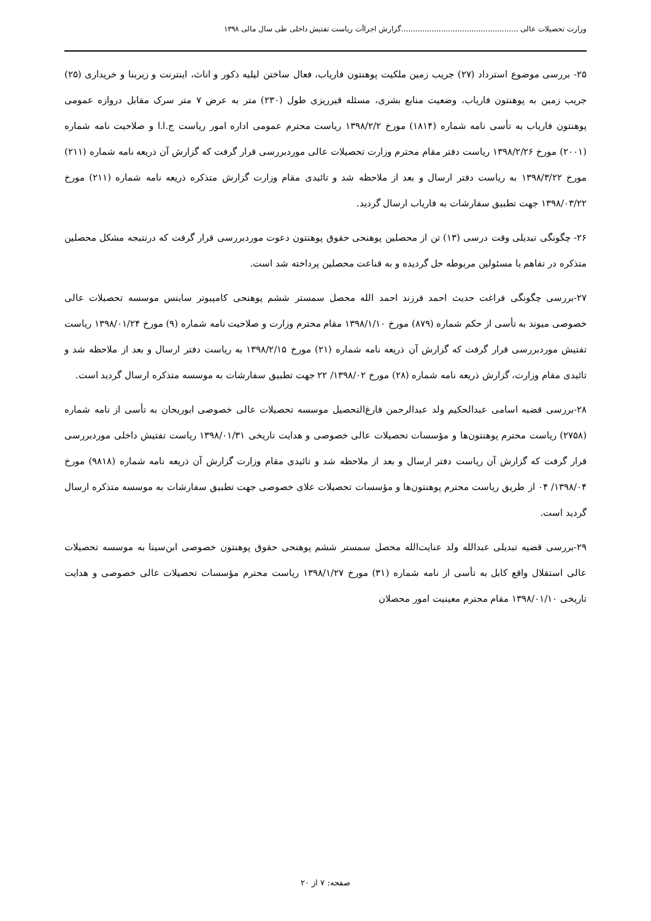وزارت تحصیلات عالی ..................................................گزارش اجراأت ریاست تفتیش داخلی طی سال مالی ۱۳۹۸
۲۵- بررسی موضوع استرداد (۲۷) جریب زمین ملکیت پوهنتون فاریاب، فعال ساختن لیلیه ذکور و اناث، اینترنت و زیربنا و خریداری (۲۵) جریب زمین به پوهنتون فاریاب، وضعیت منابع بشری، مسئله قیرریزی طول (۲۳۰) متر به عرض ۷ متر سرک مقابل دروازه عمومی پوهنتون فاریاب به تأسی نامه شماره (۱۸۱۴) مورخ ۱۳۹۸/۲/۲ ریاست محترم عمومی اداره امور ریاست ج.ا.ا و صلاحیت نامه شماره (۲۰۰۱) مورخ ۱۳۹۸/۲/۲۶ ریاست دفتر مقام محترم وزارت تحصیلات عالی موردبررسی قرار گرفت که گزارش آن ذریعه نامه شماره (۲۱۱) مورخ ۱۳۹۸/۳/۲۲ به ریاست دفتر ارسال و بعد از ملاحظه شد و تائیدی مقام وزارت گزارش متذکره ذریعه نامه شماره (۲۱۱) مورخ ۱۳۹۸/۰۳/۲۲ جهت تطبیق سفارشات به فاریاب ارسال گردید.
۲۶- چگونگی تبدیلی وقت درسی (۱۳) تن از محصلین پوهنحی حقوق پوهنتون دعوت موردبررسی قرار گرفت که درنتیجه مشکل محصلین متذکره در تفاهم با مسئولین مربوطه حل گردیده و به قناعت محصلین پرداخته شد است.
۲۷-بررسی چگونگی فراغت حدیث احمد فرزند احمد الله محصل سمستر ششم پوهنحی کامپیوتر ساینس موسسه تحصیلات عالی خصوصی میوند به تأسی از حکم شماره (۸۷۹) مورخ ۱۳۹۸/۱/۱۰ مقام محترم وزارت و صلاحیت نامه شماره (۹) مورخ ۱۳۹۸/۰۱/۲۴ ریاست تفتیش موردبررسی قرار گرفت که گزارش آن ذریعه نامه شماره (۲۱) مورخ ۱۳۹۸/۲/۱۵ به ریاست دفتر ارسال و بعد از ملاحظه شد و تائیدی مقام وزارت، گزارش ذریعه نامه شماره (۲۸) مورخ ۱۳۹۸/۰۲/ ۲۲ جهت تطبیق سفارشات به موسسه متذکره ارسال گردید است.
۲۸-بررسی قضیه اسامی عبدالحکیم ولد عبدالرحمن فارغ‌التحصیل موسسه تحصیلات عالی خصوصی ابوریحان به تأسی از نامه شماره (۲۷۵۸) ریاست محترم پوهنتون‌ها و مؤسسات تحصیلات عالی خصوصی و هدایت تاریخی ۱۳۹۸/۰۱/۳۱ ریاست تفتیش داخلی موردبررسی قرار گرفت که گزارش آن ریاست دفتر ارسال و بعد از ملاحظه شد و تائیدی مقام وزارت گزارش آن ذریعه نامه شماره (۹۸۱۸) مورخ ۱۳۹۸/۰۴/ ۰۴ از طریق ریاست محترم پوهنتون‌ها و مؤسسات تحصیلات علای خصوصی جهت تطبیق سفارشات به موسسه متذکره ارسال گردید است.
۲۹-بررسی قضیه تبدیلی عبدالله ولد عنایت‌الله محصل سمستر ششم پوهنحی حقوق پوهنتون خصوصی ابن‌سینا به موسسه تحصیلات عالی استقلال واقع کابل به تأسی از نامه شماره (۳۱) مورخ ۱۳۹۸/۱/۲۷ ریاست محترم مؤسسات تحصیلات عالی خصوصی و هدایت تاریخی ۱۳۹۸/۰۱/۱۰ مقام محترم معینیت امور محصلان
صفحه: ۷ از ۲۰